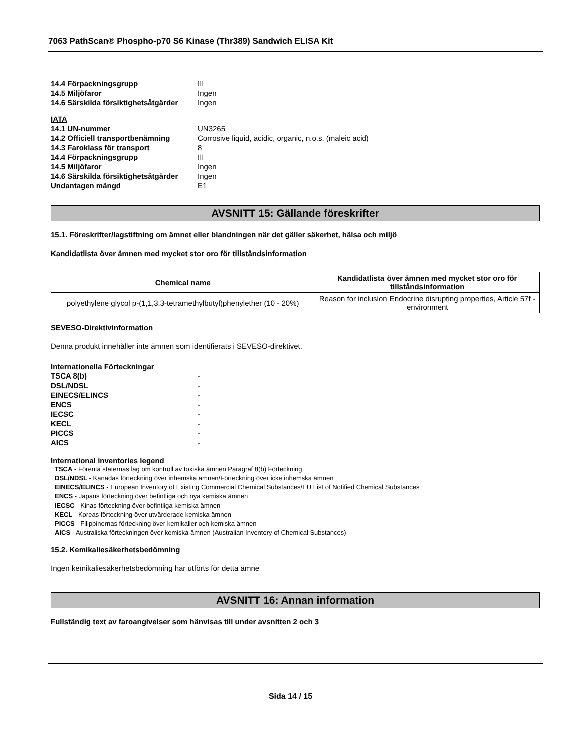7063 PathScan® Phospho-p70 S6 Kinase (Thr389) Sandwich ELISA Kit
14.4 Förpackningsgrupp III
14.5 Miljöfaror Ingen
14.6 Särskilda försiktighetsåtgärder Ingen
IATA
14.1 UN-nummer UN3265
14.2 Officiell transportbenämning Corrosive liquid, acidic, organic, n.o.s. (maleic acid)
14.3 Faroklass för transport 8
14.4 Förpackningsgrupp III
14.5 Miljöfaror Ingen
14.6 Särskilda försiktighetsåtgärder Ingen
Undantagen mängd E1
AVSNITT 15: Gällande föreskrifter
15.1. Föreskrifter/lagstiftning om ämnet eller blandningen när det gäller säkerhet, hälsa och miljö
Kandidatlista över ämnen med mycket stor oro för tillståndsinformation
| Chemical name | Kandidatlista över ämnen med mycket stor oro för tillståndsinformation |
| --- | --- |
| polyethylene glycol p-(1,1,3,3-tetramethylbutyl)phenylether (10 - 20%) | Reason for inclusion Endocrine disrupting properties, Article 57f - environment |
SEVESO-Direktivinformation
Denna produkt innehåller inte ämnen som identifierats i SEVESO-direktivet.
Internationella Förteckningar
TSCA 8(b) -
DSL/NDSL -
EINECS/ELINCS -
ENCS -
IECSC -
KECL -
PICCS -
AICS -
International inventories legend
TSCA - Förenta staternas lag om kontroll av toxiska ämnen Paragraf 8(b) Förteckning
DSL/NDSL - Kanadas förteckning över inhemska ämnen/Förteckning över icke inhemska ämnen
EINECS/ELINCS - European Inventory of Existing Commercial Chemical Substances/EU List of Notified Chemical Substances
ENCS - Japans förteckning över befintliga och nya kemiska ämnen
IECSC - Kinas förteckning över befintliga kemiska ämnen
KECL - Koreas förteckning över utvärderade kemiska ämnen
PICCS - Filippinernas förteckning över kemikalier och kemiska ämnen
AICS - Australiska förteckningen över kemiska ämnen (Australian Inventory of Chemical Substances)
15.2. Kemikaliesäkerhetsbedömning
Ingen kemikaliesäkerhetsbedömning har utförts för detta ämne
AVSNITT 16: Annan information
Fullständig text av faroangivelser som hänvisas till under avsnitten 2 och 3
Sida 14 / 15